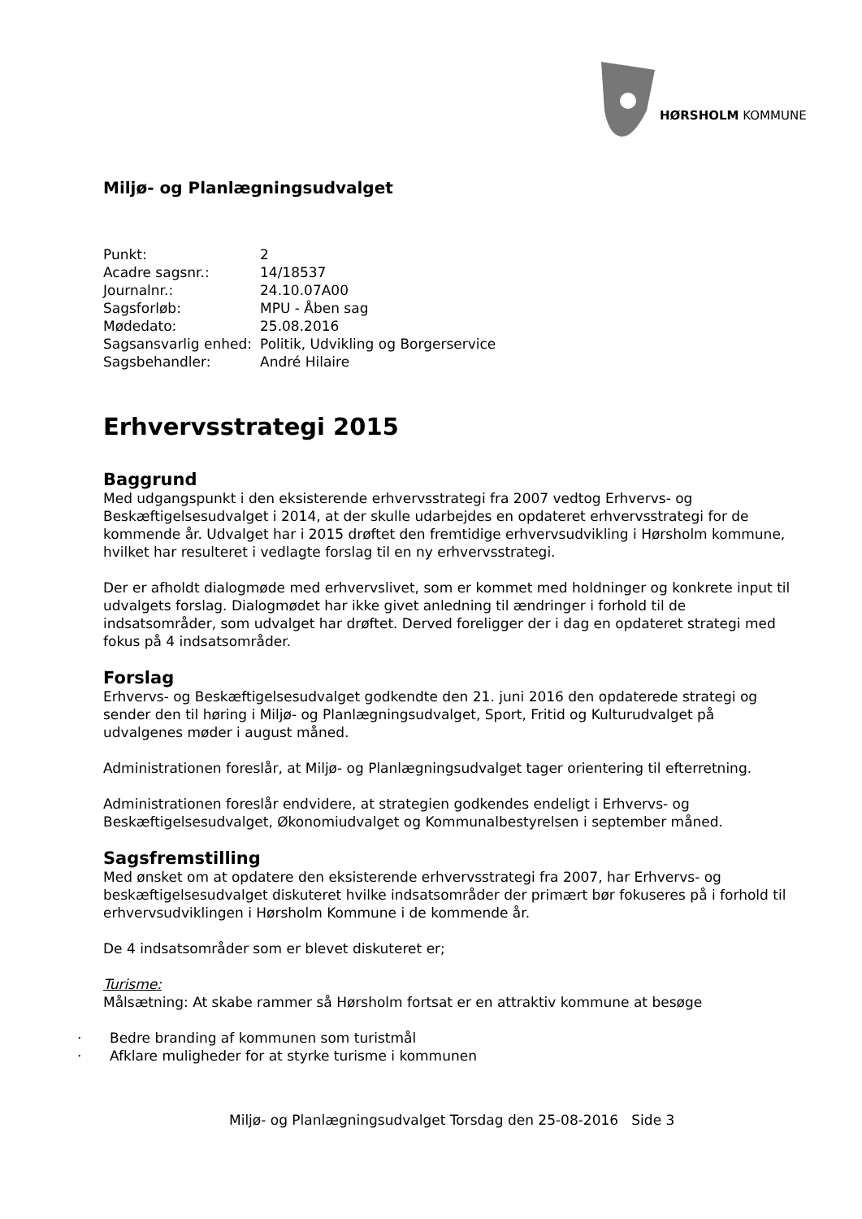HØRSHOLM KOMMUNE
Miljø- og Planlægningsudvalget
| Punkt: | 2 |
| Acadre sagsnr.: | 14/18537 |
| Journalnr.: | 24.10.07A00 |
| Sagsforløb: | MPU - Åben sag |
| Mødedato: | 25.08.2016 |
| Sagsansvarlig enhed: | Politik, Udvikling og Borgerservice |
| Sagsbehandler: | André Hilaire |
Erhvervsstrategi 2015
Baggrund
Med udgangspunkt i den eksisterende erhvervsstrategi fra 2007 vedtog Erhvervs- og Beskæftigelsesudvalget i 2014, at der skulle udarbejdes en opdateret erhvervsstrategi for de kommende år. Udvalget har i 2015 drøftet den fremtidige erhvervsudvikling i Hørsholm kommune, hvilket har resulteret i vedlagte forslag til en ny erhvervsstrategi.
Der er afholdt dialogmøde med erhvervslivet, som er kommet med holdninger og konkrete input til udvalgets forslag. Dialogmødet har ikke givet anledning til ændringer i forhold til de indsatsområder, som udvalget har drøftet. Derved foreligger der i dag en opdateret strategi med fokus på 4 indsatsområder.
Forslag
Erhvervs- og Beskæftigelsesudvalget godkendte den 21. juni 2016 den opdaterede strategi og sender den til høring i Miljø- og Planlægningsudvalget, Sport, Fritid og Kulturudvalget på udvalgenes møder i august måned.
Administrationen foreslår, at Miljø- og Planlægningsudvalget tager orientering til efterretning.
Administrationen foreslår endvidere, at strategien godkendes endeligt i Erhvervs- og Beskæftigelsesudvalget, Økonomiudvalget og Kommunalbestyrelsen i september måned.
Sagsfremstilling
Med ønsket om at opdatere den eksisterende erhvervsstrategi fra 2007, har Erhvervs- og beskæftigelsesudvalget diskuteret hvilke indsatsområder der primært bør fokuseres på i forhold til erhvervsudviklingen i Hørsholm Kommune i de kommende år.
De 4 indsatsområder som er blevet diskuteret er;
Turisme:
Målsætning: At skabe rammer så Hørsholm fortsat er en attraktiv kommune at besøge
· Bedre branding af kommunen som turistmål
· Afklare muligheder for at styrke turisme i kommunen
Miljø- og Planlægningsudvalget Torsdag den 25-08-2016 Side 3